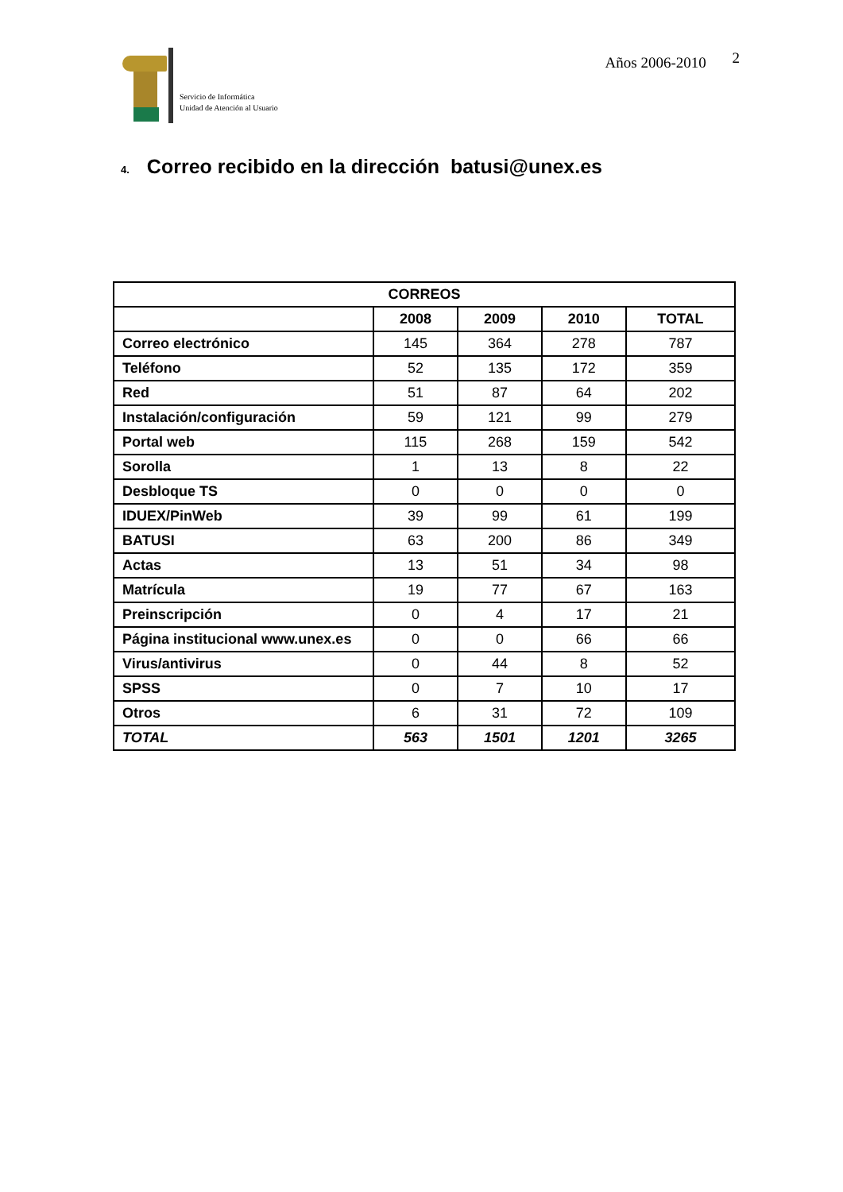Servicio de Informática
Unidad de Atención al Usuario
Años 2006-2010 2
4. Correo recibido en la dirección batusi@unex.es
| CORREOS | | | | |
| --- | --- | --- | --- | --- |
| | 2008 | 2009 | 2010 | TOTAL |
| Correo electrónico | 145 | 364 | 278 | 787 |
| Teléfono | 52 | 135 | 172 | 359 |
| Red | 51 | 87 | 64 | 202 |
| Instalación/configuración | 59 | 121 | 99 | 279 |
| Portal web | 115 | 268 | 159 | 542 |
| Sorolla | 1 | 13 | 8 | 22 |
| Desbloque TS | 0 | 0 | 0 | 0 |
| IDUEX/PinWeb | 39 | 99 | 61 | 199 |
| BATUSI | 63 | 200 | 86 | 349 |
| Actas | 13 | 51 | 34 | 98 |
| Matrícula | 19 | 77 | 67 | 163 |
| Preinscripción | 0 | 4 | 17 | 21 |
| Página institucional www.unex.es | 0 | 0 | 66 | 66 |
| Virus/antivirus | 0 | 44 | 8 | 52 |
| SPSS | 0 | 7 | 10 | 17 |
| Otros | 6 | 31 | 72 | 109 |
| TOTAL | 563 | 1501 | 1201 | 3265 |